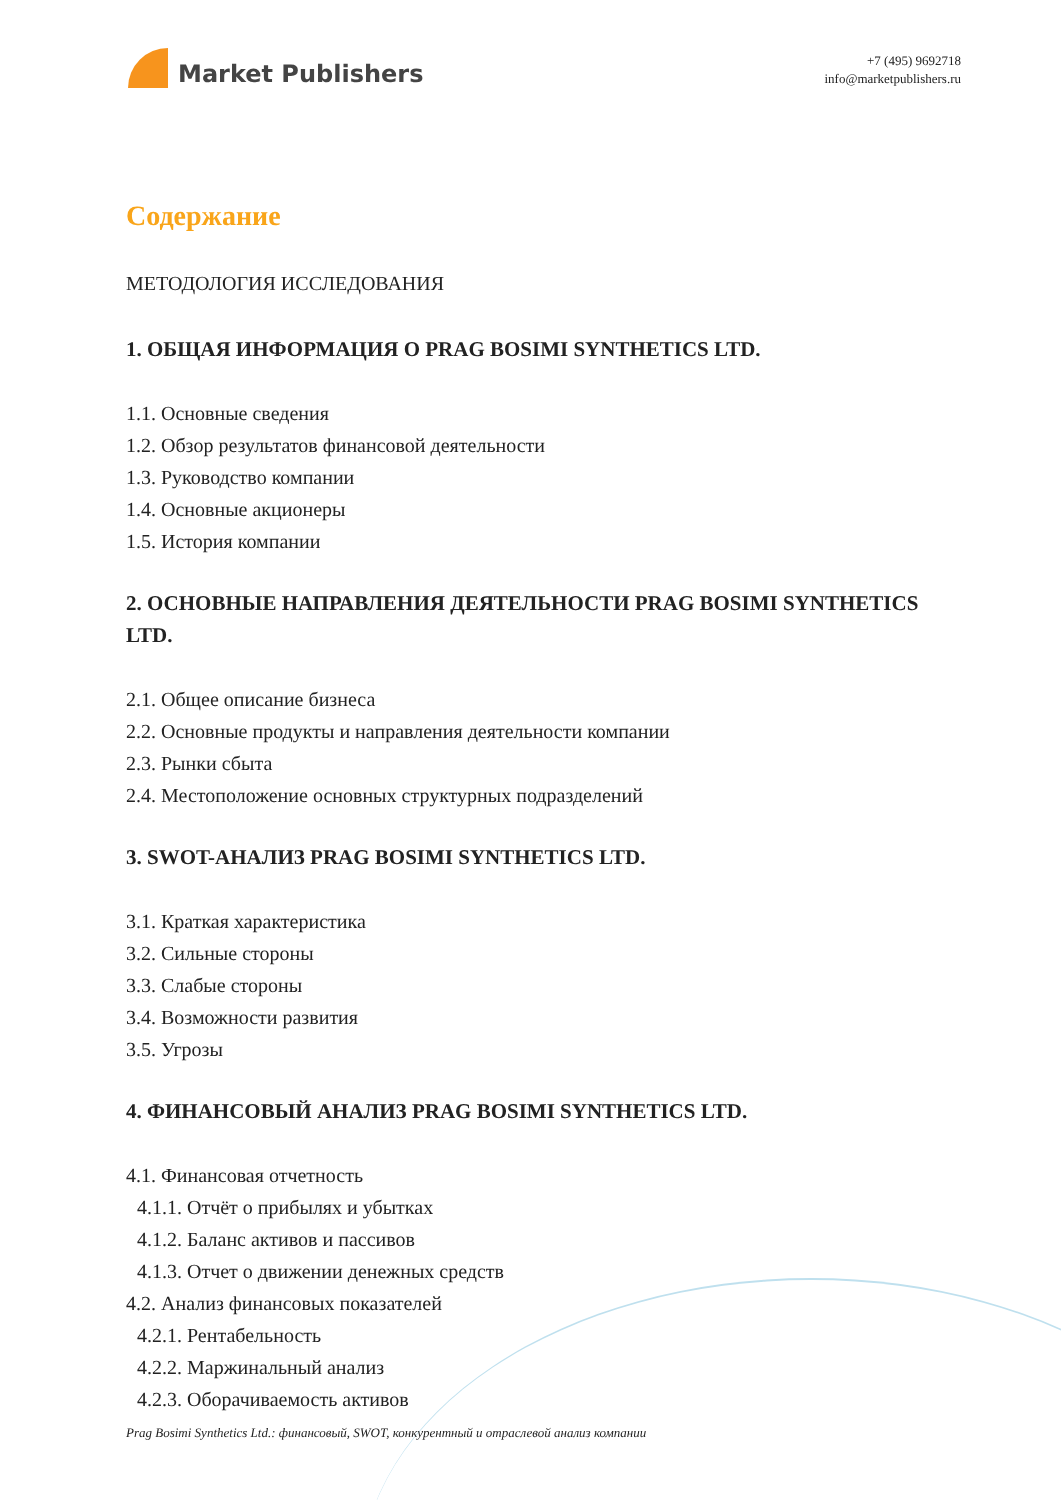Market Publishers
+7 (495) 9692718
info@marketpublishers.ru
Содержание
МЕТОДОЛОГИЯ ИССЛЕДОВАНИЯ
1. ОБЩАЯ ИНФОРМАЦИЯ О PRAG BOSIMI SYNTHETICS LTD.
1.1. Основные сведения
1.2. Обзор результатов финансовой деятельности
1.3. Руководство компании
1.4. Основные акционеры
1.5. История компании
2. ОСНОВНЫЕ НАПРАВЛЕНИЯ ДЕЯТЕЛЬНОСТИ PRAG BOSIMI SYNTHETICS LTD.
2.1. Общее описание бизнеса
2.2. Основные продукты и направления деятельности компании
2.3. Рынки сбыта
2.4. Местоположение основных структурных подразделений
3. SWOT-АНАЛИЗ PRAG BOSIMI SYNTHETICS LTD.
3.1. Краткая характеристика
3.2. Сильные стороны
3.3. Слабые стороны
3.4. Возможности развития
3.5. Угрозы
4. ФИНАНСОВЫЙ АНАЛИЗ PRAG BOSIMI SYNTHETICS LTD.
4.1. Финансовая отчетность
4.1.1. Отчёт о прибылях и убытках
4.1.2. Баланс активов и пассивов
4.1.3. Отчет о движении денежных средств
4.2. Анализ финансовых показателей
4.2.1. Рентабельность
4.2.2. Маржинальный анализ
4.2.3. Оборачиваемость активов
Prag Bosimi Synthetics Ltd.: финансовый, SWOT, конкурентный и отраслевой анализ компании